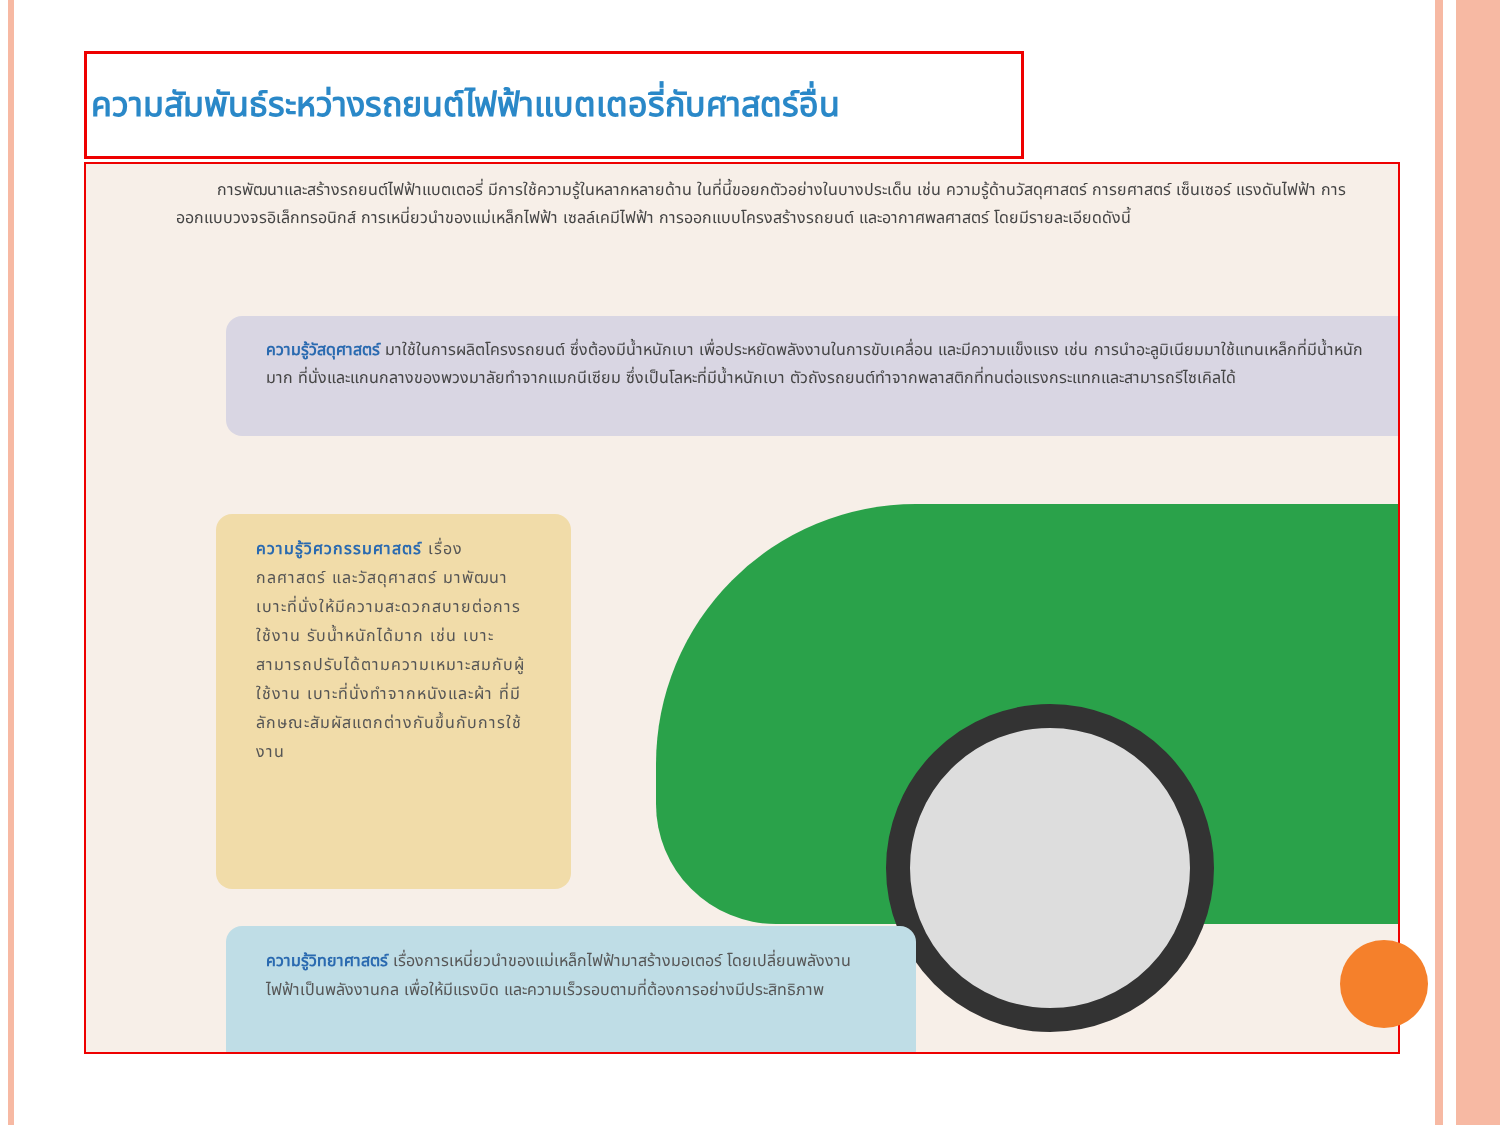ความสัมพันธ์ระหว่างรถยนต์ไฟฟ้าแบตเตอรี่กับศาสตร์อื่น
การพัฒนาและสร้างรถยนต์ไฟฟ้าแบตเตอรี่ มีการใช้ความรู้ในหลากหลายด้าน ในที่นี้ขอยกตัวอย่างในบางประเด็น เช่น ความรู้ด้านวัสดุศาสตร์ การยศาสตร์ เซ็นเซอร์ แรงดันไฟฟ้า การออกแบบวงจรอิเล็กทรอนิกส์ การเหนี่ยวนำของแม่เหล็กไฟฟ้า เซลล์เคมีไฟฟ้า การออกแบบโครงสร้างรถยนต์ และอากาศพลศาสตร์ โดยมีรายละเอียดดังนี้
ความรู้วัสดุศาสตร์ มาใช้ในการผลิตโครงรถยนต์ ซึ่งต้องมีน้ำหนักเบา เพื่อประหยัดพลังงานในการขับเคลื่อน และมีความแข็งแรง เช่น การนำอะลูมิเนียมมาใช้แทนเหล็กที่มีน้ำหนักมาก ที่นั่งและแกนกลางของพวงมาลัยทำจากแมกนีเซียม ซึ่งเป็นโลหะที่มีน้ำหนักเบา ตัวถังรถยนต์ทำจากพลาสติกที่ทนต่อแรงกระแทกและสามารถรีไซเคิลได้
ความรู้วิศวกรรมศาสตร์ เรื่องกลศาสตร์ และวัสดุศาสตร์ มาพัฒนาเบาะที่นั่งให้มีความสะดวกสบายต่อการใช้งาน รับน้ำหนักได้มาก เช่น เบาะสามารถปรับได้ตามความเหมาะสมกับผู้ใช้งาน เบาะที่นั่งทำจากหนังและผ้า ที่มีลักษณะสัมผัสแตกต่างกันขึ้นกับการใช้งาน
ความรู้วิทยาศาสตร์ เรื่องการเหนี่ยวนำของแม่เหล็กไฟฟ้ามาสร้างมอเตอร์ โดยเปลี่ยนพลังงานไฟฟ้าเป็นพลังงานกล เพื่อให้มีแรงบิด และความเร็วรอบตามที่ต้องการอย่างมีประสิทธิภาพ